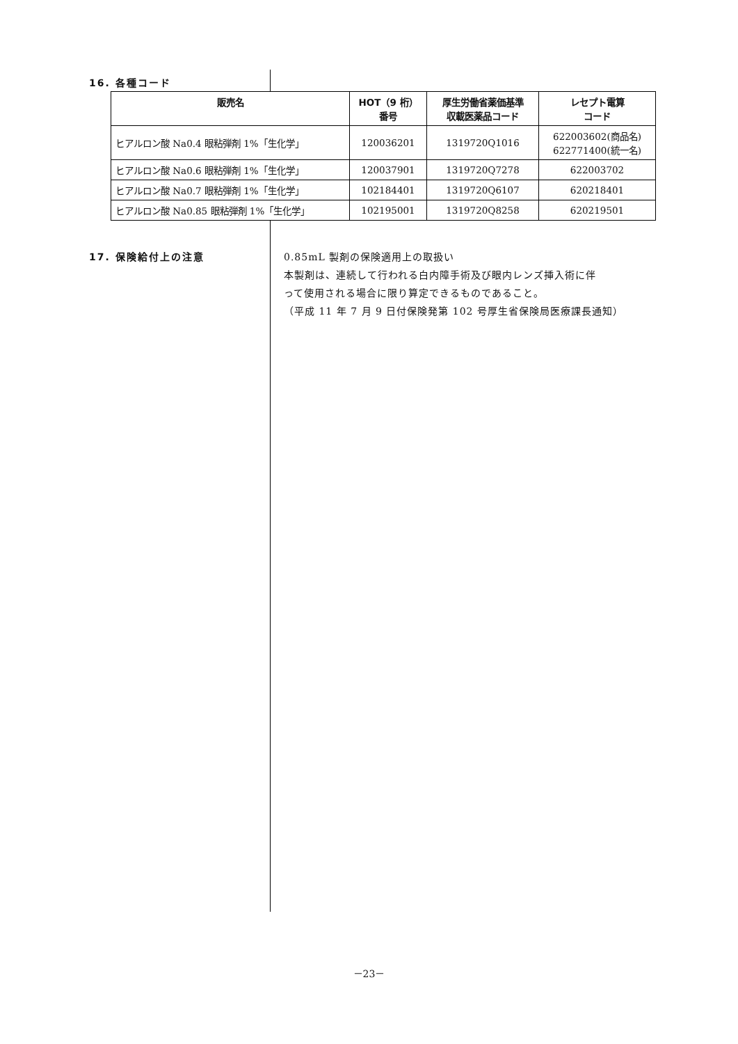16. 各種コード
| 販売名 | HOT（9 桁） 番号 | 厚生労働省薬価基準 収載医薬品コード | レセプト電算 コード |
| --- | --- | --- | --- |
| ヒアルロン酸 Na0.4 眼粘弾剤 1%「生化学」 | 120036201 | 1319720Q1016 | 622003602(商品名) 622771400(統一名) |
| ヒアルロン酸 Na0.6 眼粘弾剤 1%「生化学」 | 120037901 | 1319720Q7278 | 622003702 |
| ヒアルロン酸 Na0.7 眼粘弾剤 1%「生化学」 | 102184401 | 1319720Q6107 | 620218401 |
| ヒアルロン酸 Na0.85 眼粘弾剤 1%「生化学」 | 102195001 | 1319720Q8258 | 620219501 |
17. 保険給付上の注意
0.85mL 製剤の保険適用上の取扱い
本製剤は、連続して行われる白内障手術及び眼内レンズ挿入術に伴
って使用される場合に限り算定できるものであること。
（平成 11 年 7 月 9 日付保険発第 102 号厚生省保険局医療課長通知）
－23－